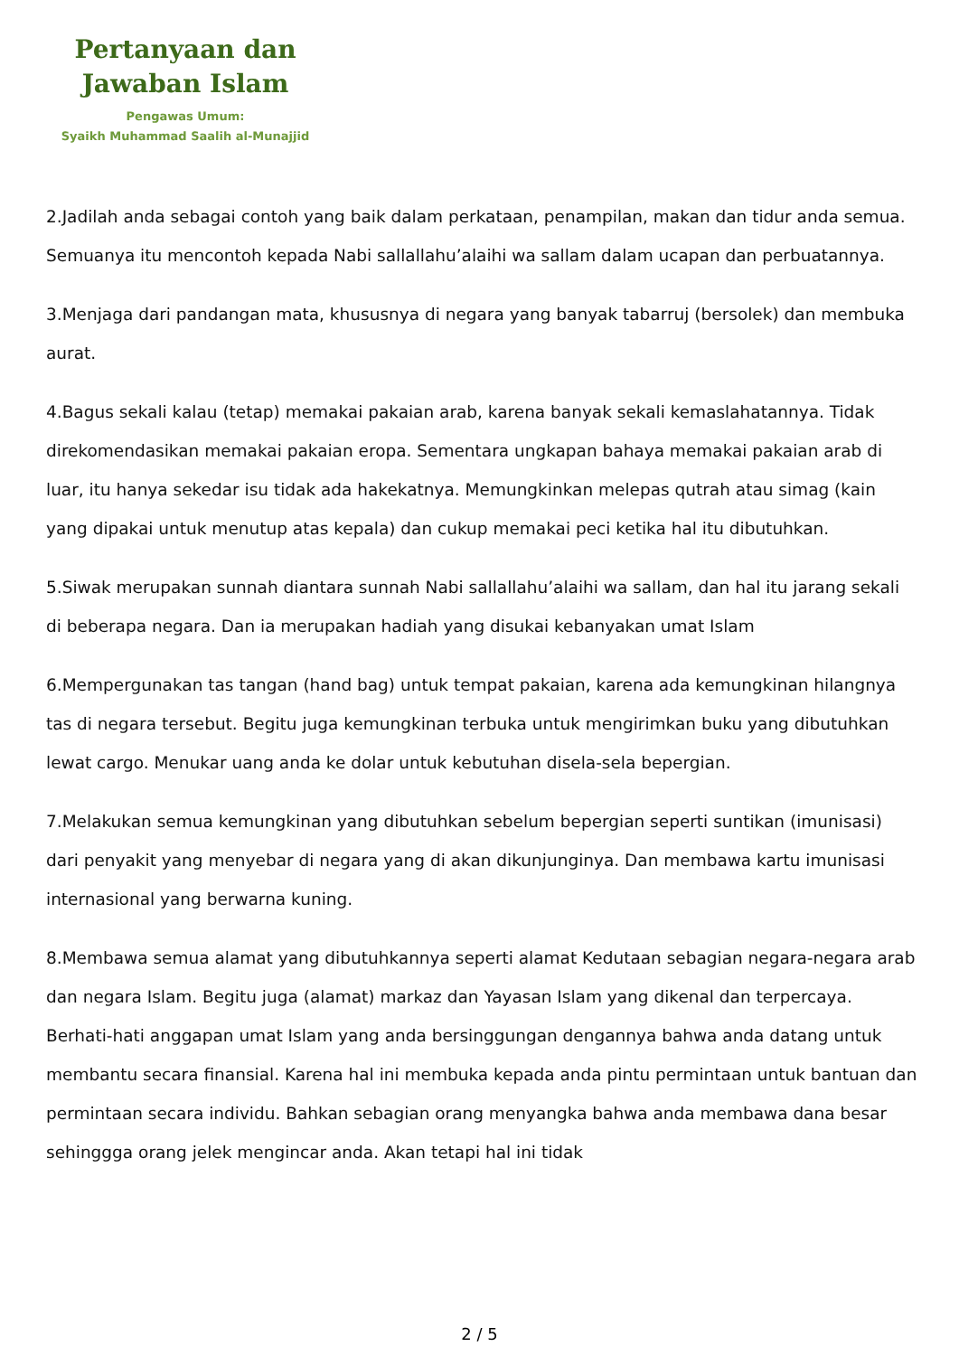Pertanyaan dan
Jawaban Islam
Pengawas Umum:
Syaikh Muhammad Saalih al-Munajjid
2.Jadilah anda sebagai contoh yang baik dalam perkataan, penampilan, makan dan tidur anda semua. Semuanya itu mencontoh kepada Nabi sallallahu’alaihi wa sallam dalam ucapan dan perbuatannya.
3.Menjaga dari pandangan mata, khususnya di negara yang banyak tabarruj (bersolek) dan membuka aurat.
4.Bagus sekali kalau (tetap) memakai pakaian arab, karena banyak sekali kemaslahatannya. Tidak direkomendasikan memakai pakaian eropa. Sementara ungkapan bahaya memakai pakaian arab di luar, itu hanya sekedar isu tidak ada hakekatnya. Memungkinkan melepas qutrah atau simag (kain yang dipakai untuk menutup atas kepala) dan cukup memakai peci ketika hal itu dibutuhkan.
5.Siwak merupakan sunnah diantara sunnah Nabi sallallahu’alaihi wa sallam, dan hal itu jarang sekali di beberapa negara. Dan ia merupakan hadiah yang disukai kebanyakan umat Islam
6.Mempergunakan tas tangan (hand bag) untuk tempat pakaian, karena ada kemungkinan hilangnya tas di negara tersebut. Begitu juga kemungkinan terbuka untuk mengirimkan buku yang dibutuhkan lewat cargo. Menukar uang anda ke dolar untuk kebutuhan disela-sela bepergian.
7.Melakukan semua kemungkinan yang dibutuhkan sebelum bepergian seperti suntikan (imunisasi) dari penyakit yang menyebar di negara yang di akan dikunjunginya. Dan membawa kartu imunisasi internasional yang berwarna kuning.
8.Membawa semua alamat yang dibutuhkannya seperti alamat Kedutaan sebagian negara-negara arab dan negara Islam. Begitu juga (alamat) markaz dan Yayasan Islam yang dikenal dan terpercaya. Berhati-hati anggapan umat Islam yang anda bersinggungan dengannya bahwa anda datang untuk membantu secara finansial. Karena hal ini membuka kepada anda pintu permintaan untuk bantuan dan permintaan secara individu. Bahkan sebagian orang menyangka bahwa anda membawa dana besar sehinggga orang jelek mengincar anda. Akan tetapi hal ini tidak
2 / 5